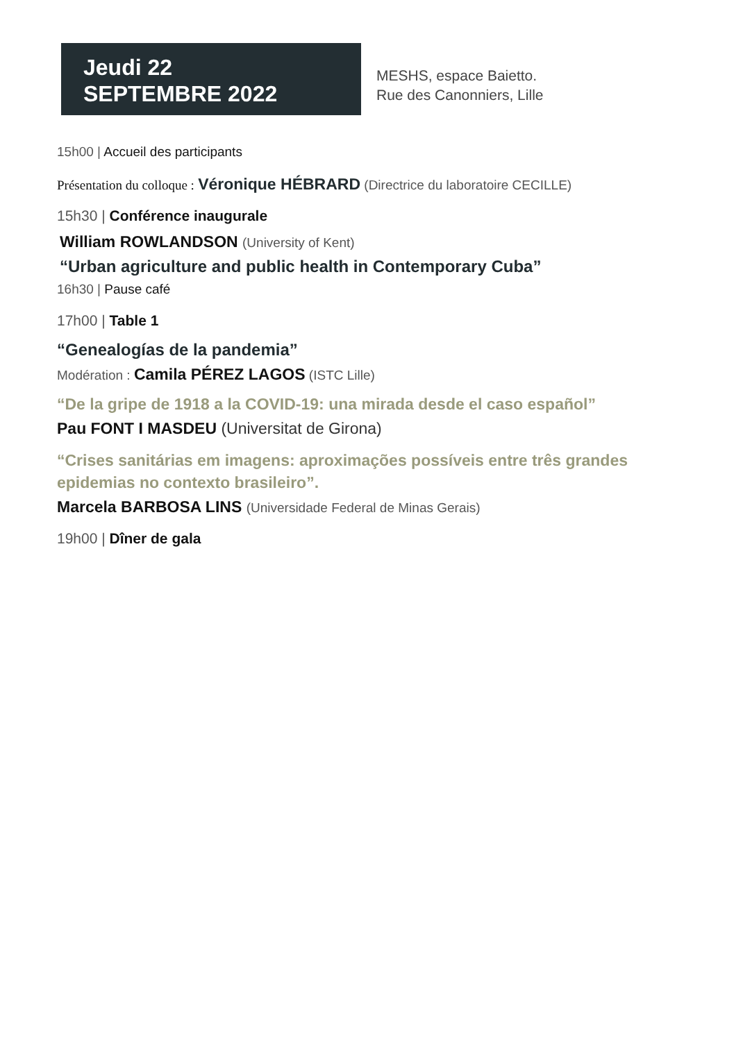Jeudi 22
SEPTEMBRE 2022
MESHS, espace Baietto.
Rue des Canonniers, Lille
15h00 | Accueil des participants
Présentation du colloque : Véronique HÉBRARD (Directrice du laboratoire CECILLE)
15h30 | Conférence inaugurale
William ROWLANDSON (University of Kent)
“Urban agriculture and public health in Contemporary Cuba”
16h30 | Pause café
17h00 | Table 1
“Genealogías de la pandemia”
Modération : Camila PÉREZ LAGOS (ISTC Lille)
“De la gripe de 1918 a la COVID-19: una mirada desde el caso español”
Pau FONT I MASDEU (Universitat de Girona)
“Crises sanitárias em imagens: aproximações possíveis entre três grandes
epidemias no contexto brasileiro”.
Marcela BARBOSA LINS (Universidade Federal de Minas Gerais)
19h00 | Dîner de gala